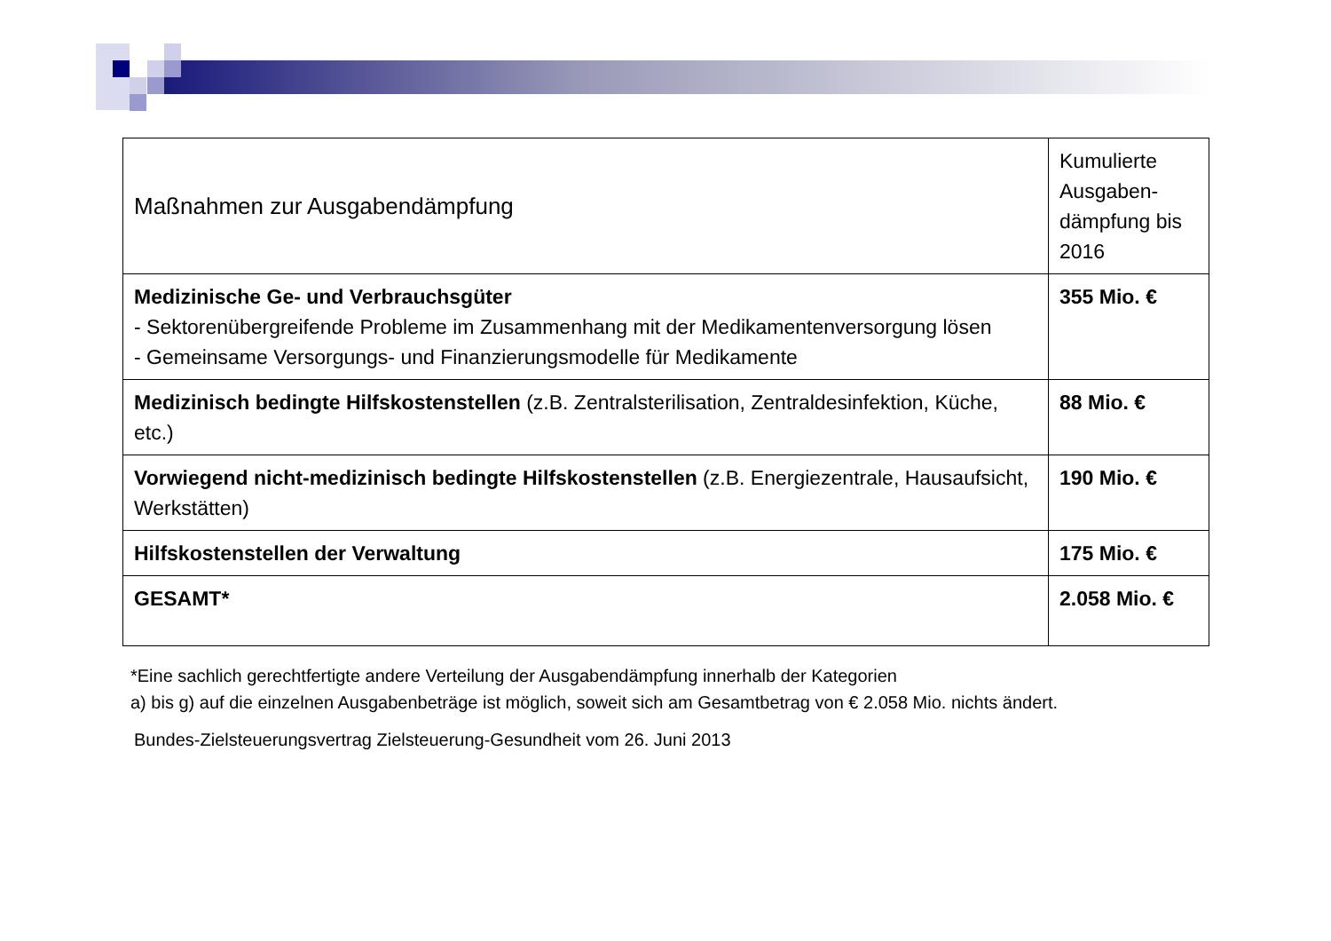| Maßnahmen zur Ausgabendämpfung | Kumulierte Ausgaben-dämpfung bis 2016 |
| --- | --- |
| Medizinische Ge- und Verbrauchsgüter - Sektorenübergreifende Probleme im Zusammenhang mit der Medikamentenversorgung lösen - Gemeinsame Versorgungs- und Finanzierungsmodelle für Medikamente | 355 Mio. € |
| Medizinisch bedingte Hilfskostenstellen (z.B. Zentralsterilisation, Zentraldesinfektion, Küche, etc.) | 88 Mio. € |
| Vorwiegend nicht-medizinisch bedingte Hilfskostenstellen (z.B. Energiezentrale, Hausaufsicht, Werkstätten) | 190 Mio. € |
| Hilfskostenstellen der Verwaltung | 175 Mio. € |
| GESAMT* | 2.058 Mio. € |
*Eine sachlich gerechtfertigte andere Verteilung der Ausgabendämpfung innerhalb der Kategorien
a) bis g) auf die einzelnen Ausgabenbeträge ist möglich, soweit sich am Gesamtbetrag von € 2.058 Mio. nichts ändert.
Bundes-Zielsteuerungsvertrag Zielsteuerung-Gesundheit vom 26. Juni 2013